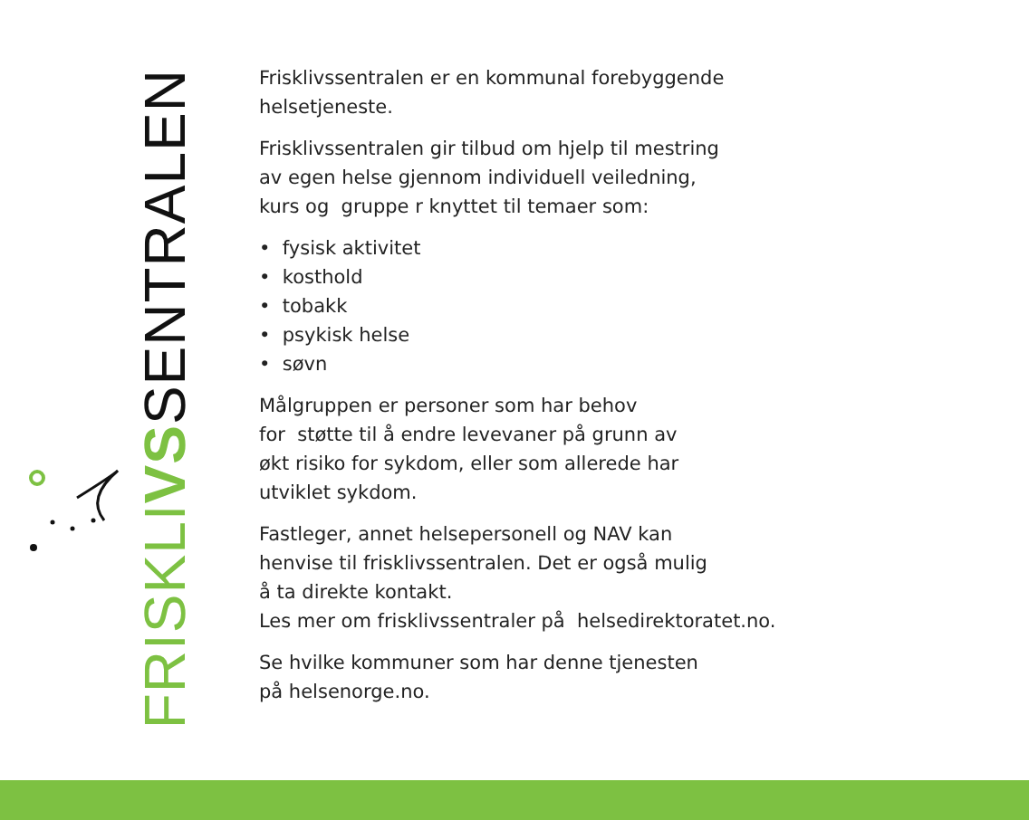FRISKL IVSSENTRALEN
Frisklivssentralen er en kommunal forebyggende
helsetjeneste.
Frisklivssentralen gir tilbud om hjelp til mestring
av egen helse gjennom individuell veiledning,
kurs og gruppe r knyttet til temaer som:
• fysisk aktivitet
• kosthold
• tobakk
• psykisk helse
• søvn
Målgruppen er personer som har behov
for støtte til å endre levevaner på grunn av
økt risiko for sykdom, eller som allerede har
utviklet sykdom.
Fastleger, annet helsepersonell og NAV kan
henvise til frisklivssentralen. Det er også mulig
å ta direkte kontakt.
Les mer om frisklivssentraler på helsedirektoratet.no.
Se hvilke kommuner som har denne tjenesten
på helsenorge.no.